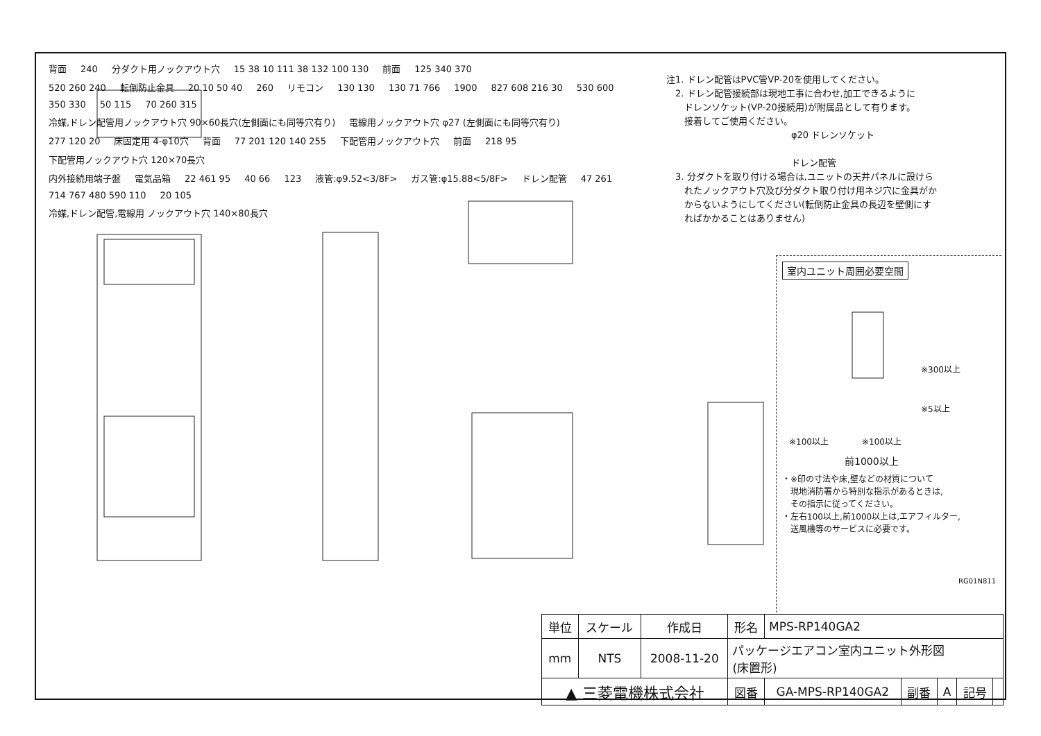背面 240 分ダクト用ノックアウト穴 15 38 10 111 38 132 100 130 前面 125 340 370
520 260 240 転倒防止金具 20 10 50 40 260 リモコン 130 130 130 71 766 1900 827 608 216 30 530 600
350 330 50 115 70 260 315
冷媒,ドレン配管用ノックアウト穴 90×60長穴(左側面にも同等穴有り) 電線用ノックアウト穴 φ27 (左側面にも同等穴有り)
277 120 20 床固定用 4-φ10穴 背面 77 201 120 140 255 下配管用ノックアウト穴 前面 218 95 下配管用ノックアウト穴 120×70長穴
内外接続用端子盤 電気品箱 22 461 95 40 66 123 液管:φ9.52<3/8F> ガス管:φ15.88<5/8F> ドレン配管 47 261 714 767 480 590 110 20 105
冷媒,ドレン配管,電線用 ノックアウト穴 140×80長穴
注1. ドレン配管はPVC管VP-20を使用してください。
　2. ドレン配管接続部は現地工事に合わせ,加工できるように
　　ドレンソケット(VP-20接続用)が附属品として有ります。
　　接着してご使用ください。
φ20 ドレンソケット
ドレン配管
　3. 分ダクトを取り付ける場合は,ユニットの天井パネルに設けら
　　れたノックアウト穴及び分ダクト取り付け用ネジ穴に金具がか
　　からないようにしてください(転倒防止金具の長辺を壁側にす
　　ればかかることはありません)
室内ユニット周囲必要空間
※300以上
※5以上
※100以上　　　　※100以上
前1000以上
・※印の寸法や床,壁などの材質について
　現地消防署から特別な指示があるときは,
　その指示に従ってください。
・左右100以上,前1000以上は,エアフィルター,
　送風機等のサービスに必要です。
RG01N811
| 単位 | スケール | 作成日 | 形名 | MPS-RP140GA2 | | | | |
| mm | NTS | 2008-11-20 | パッケージエアコン室内ユニット外形図 (床置形) | | | | | |
| ▲ 三菱電機株式会社 | | | 図番 | GA-MPS-RP140GA2 | 副番 | A | 記号 | |